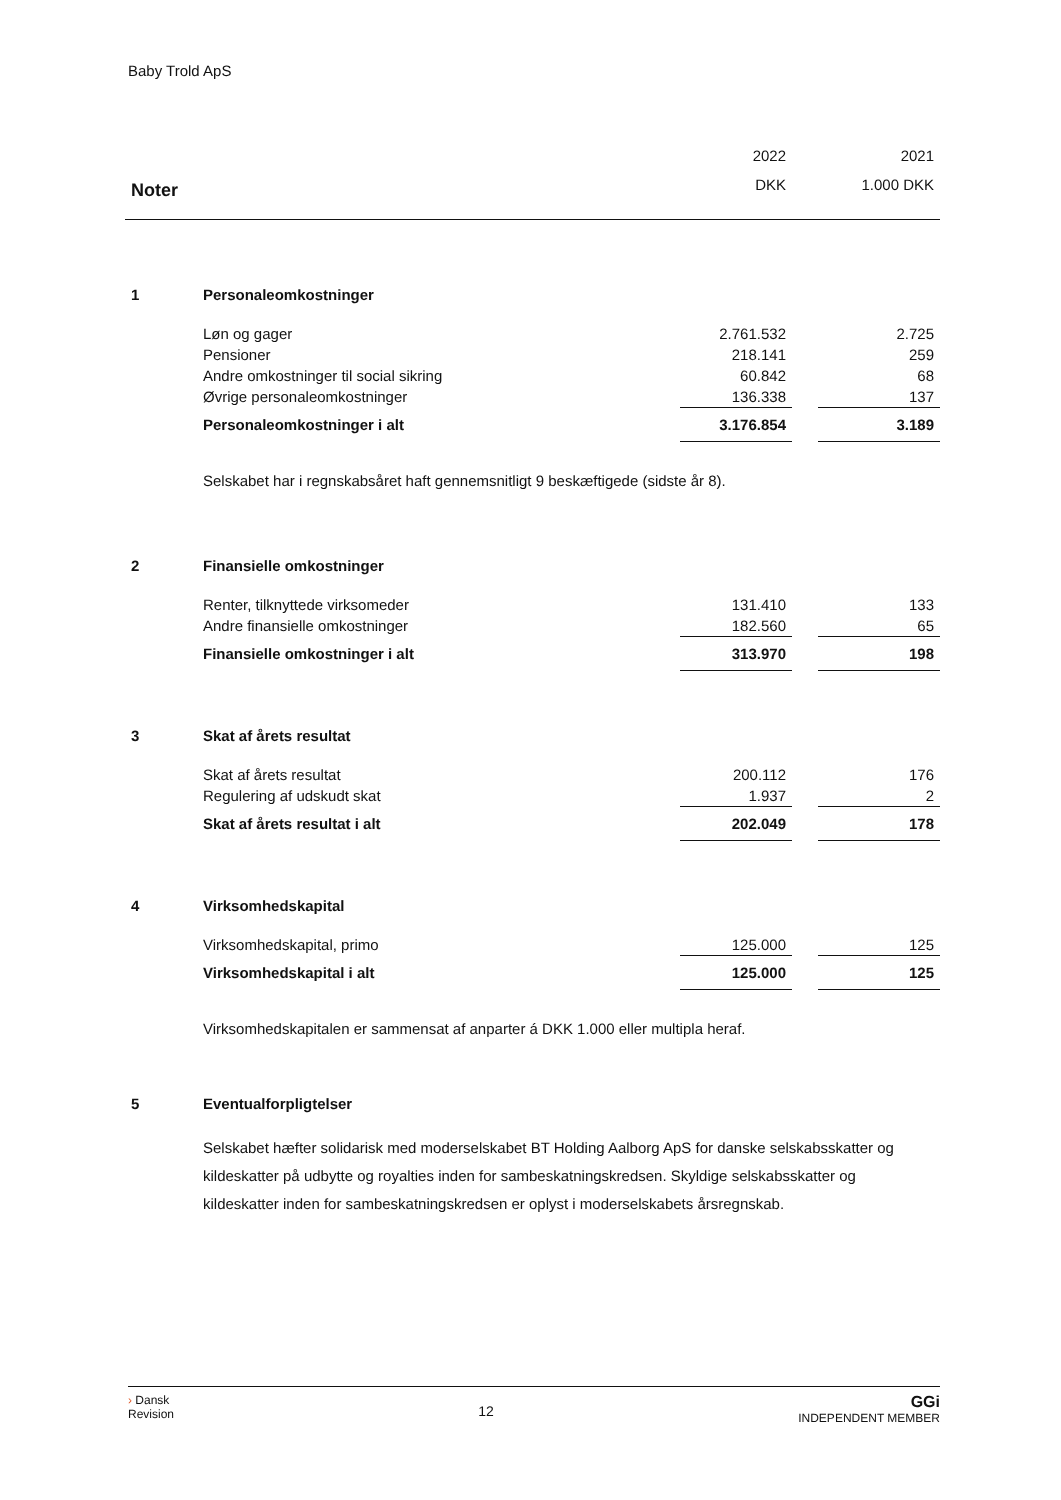Baby Trold ApS
| | | 2022 | | 2021 |
| Noter | | DKK | | 1.000 DKK |
| 1 | Personaleomkostninger | | | |
| | Løn og gager | 2.761.532 | | 2.725 |
| | Pensioner | 218.141 | | 259 |
| | Andre omkostninger til social sikring | 60.842 | | 68 |
| | Øvrige personaleomkostninger | 136.338 | | 137 |
| | Personaleomkostninger i alt | 3.176.854 | | 3.189 |
| | Selskabet har i regnskabsåret haft gennemsnitligt 9 beskæftigede (sidste år 8). | | | |
| 2 | Finansielle omkostninger | | | |
| | Renter, tilknyttede virksomeder | 131.410 | | 133 |
| | Andre finansielle omkostninger | 182.560 | | 65 |
| | Finansielle omkostninger i alt | 313.970 | | 198 |
| 3 | Skat af årets resultat | | | |
| | Skat af årets resultat | 200.112 | | 176 |
| | Regulering af udskudt skat | 1.937 | | 2 |
| | Skat af årets resultat i alt | 202.049 | | 178 |
| 4 | Virksomhedskapital | | | |
| | Virksomhedskapital, primo | 125.000 | | 125 |
| | Virksomhedskapital i alt | 125.000 | | 125 |
| | Virksomhedskapitalen er sammensat af anparter á DKK 1.000 eller multipla heraf. | | | |
| 5 | Eventualforpligtelser | | | |
| | Selskabet hæfter solidarisk med moderselskabet BT Holding Aalborg ApS for danske selskabsskatter og kildeskatter på udbytte og royalties inden for sambeskatningskredsen. Skyldige selskabsskatter og kildeskatter inden for sambeskatningskredsen er oplyst i moderselskabets årsregnskab. | | | |
› Dansk
Revision
12
GGi
INDEPENDENT MEMBER